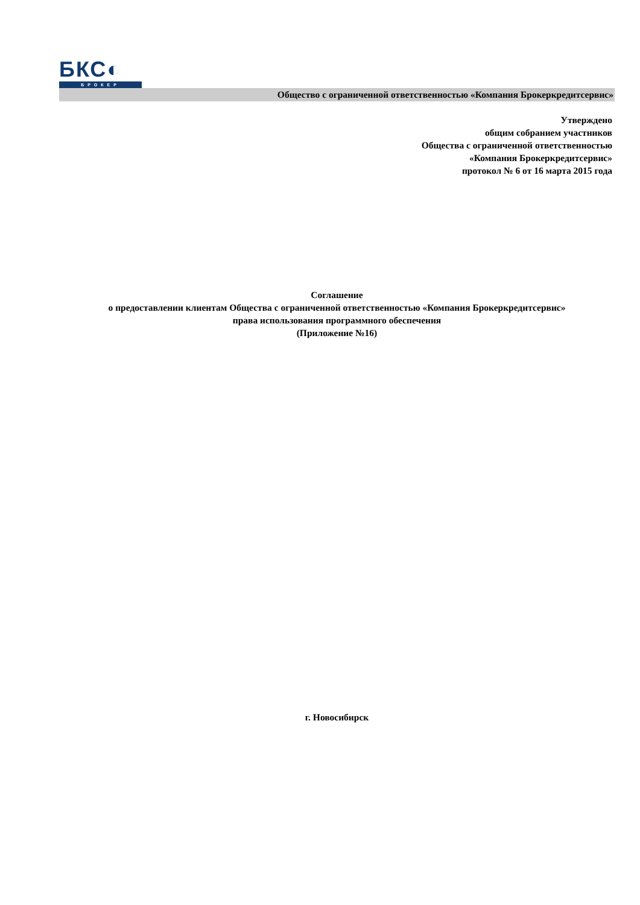БКС◐
БРОКЕР
Общество с ограниченной ответственностью «Компания Брокеркредитсервис»
Утверждено
общим собранием участников
Общества с ограниченной ответственностью
«Компания Брокеркредитсервис»
протокол № 6 от 16 марта 2015 года
Соглашение
о предоставлении клиентам Общества с ограниченной ответственностью «Компания Брокеркредитсервис»
права использования программного обеспечения
(Приложение №16)
г. Новосибирск